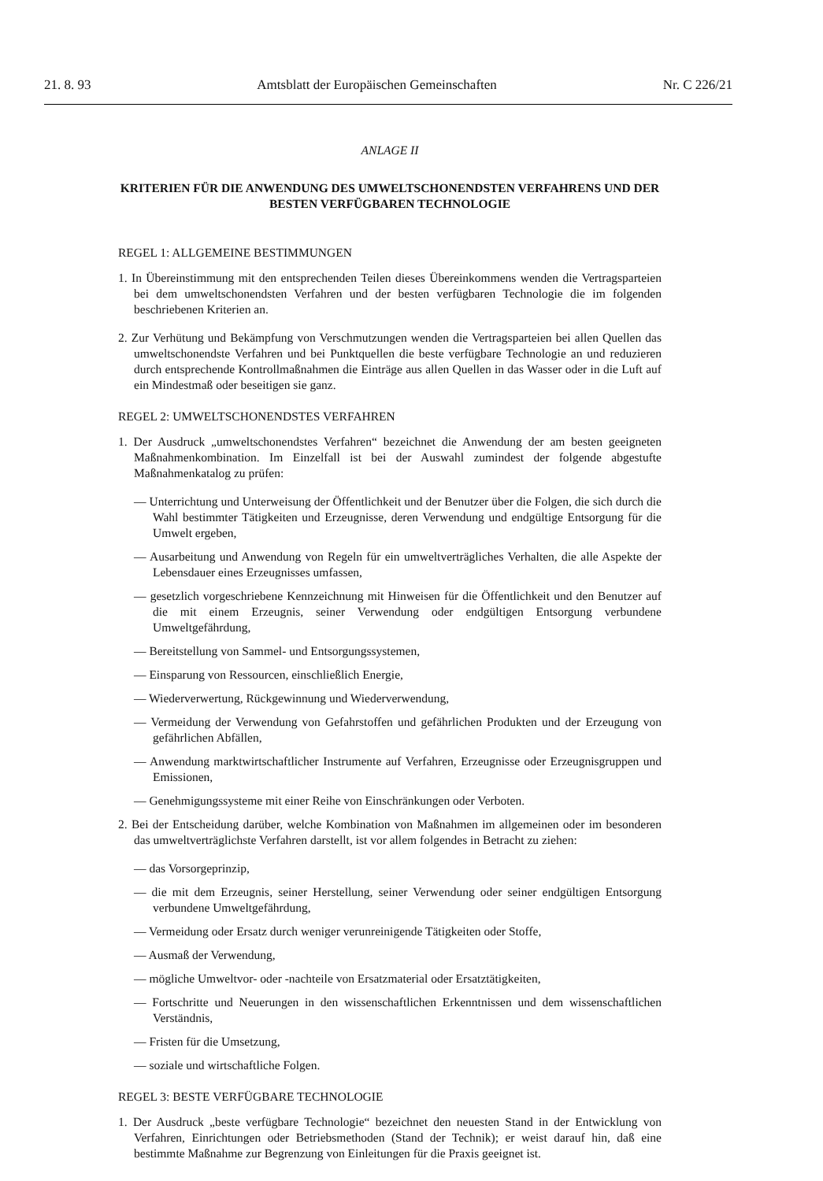21. 8. 93 Amtsblatt der Europäischen Gemeinschaften Nr. C 226/21
ANLAGE II
KRITERIEN FÜR DIE ANWENDUNG DES UMWELTSCHONENDSTEN VERFAHRENS UND DER BESTEN VERFÜGBAREN TECHNOLOGIE
REGEL 1: ALLGEMEINE BESTIMMUNGEN
1. In Übereinstimmung mit den entsprechenden Teilen dieses Übereinkommens wenden die Vertragsparteien bei dem umweltschonendsten Verfahren und der besten verfügbaren Technologie die im folgenden beschriebenen Kriterien an.
2. Zur Verhütung und Bekämpfung von Verschmutzungen wenden die Vertragsparteien bei allen Quellen das umweltschonendste Verfahren und bei Punktquellen die beste verfügbare Technologie an und reduzieren durch entsprechende Kontrollmaßnahmen die Einträge aus allen Quellen in das Wasser oder in die Luft auf ein Mindestmaß oder beseitigen sie ganz.
REGEL 2: UMWELTSCHONENDSTES VERFAHREN
1. Der Ausdruck „umweltschonendstes Verfahren“ bezeichnet die Anwendung der am besten geeigneten Maßnahmenkombination. Im Einzelfall ist bei der Auswahl zumindest der folgende abgestufte Maßnahmenkatalog zu prüfen:
— Unterrichtung und Unterweisung der Öffentlichkeit und der Benutzer über die Folgen, die sich durch die Wahl bestimmter Tätigkeiten und Erzeugnisse, deren Verwendung und endgültige Entsorgung für die Umwelt ergeben,
— Ausarbeitung und Anwendung von Regeln für ein umweltverträgliches Verhalten, die alle Aspekte der Lebensdauer eines Erzeugnisses umfassen,
— gesetzlich vorgeschriebene Kennzeichnung mit Hinweisen für die Öffentlichkeit und den Benutzer auf die mit einem Erzeugnis, seiner Verwendung oder endgültigen Entsorgung verbundene Umweltgefährdung,
— Bereitstellung von Sammel- und Entsorgungssystemen,
— Einsparung von Ressourcen, einschließlich Energie,
— Wiederverwertung, Rückgewinnung und Wiederverwendung,
— Vermeidung der Verwendung von Gefahrstoffen und gefährlichen Produkten und der Erzeugung von gefährlichen Abfällen,
— Anwendung marktwirtschaftlicher Instrumente auf Verfahren, Erzeugnisse oder Erzeugnisgruppen und Emissionen,
— Genehmigungssysteme mit einer Reihe von Einschränkungen oder Verboten.
2. Bei der Entscheidung darüber, welche Kombination von Maßnahmen im allgemeinen oder im besonderen das umweltverträglichste Verfahren darstellt, ist vor allem folgendes in Betracht zu ziehen:
— das Vorsorgeprinzip,
— die mit dem Erzeugnis, seiner Herstellung, seiner Verwendung oder seiner endgültigen Entsorgung verbundene Umweltgefährdung,
— Vermeidung oder Ersatz durch weniger verunreinigende Tätigkeiten oder Stoffe,
— Ausmaß der Verwendung,
— mögliche Umweltvor- oder -nachteile von Ersatzmaterial oder Ersatztätigkeiten,
— Fortschritte und Neuerungen in den wissenschaftlichen Erkenntnissen und dem wissenschaftlichen Verständnis,
— Fristen für die Umsetzung,
— soziale und wirtschaftliche Folgen.
REGEL 3: BESTE VERFÜGBARE TECHNOLOGIE
1. Der Ausdruck „beste verfügbare Technologie“ bezeichnet den neuesten Stand in der Entwicklung von Verfahren, Einrichtungen oder Betriebsmethoden (Stand der Technik); er weist darauf hin, daß eine bestimmte Maßnahme zur Begrenzung von Einleitungen für die Praxis geeignet ist.